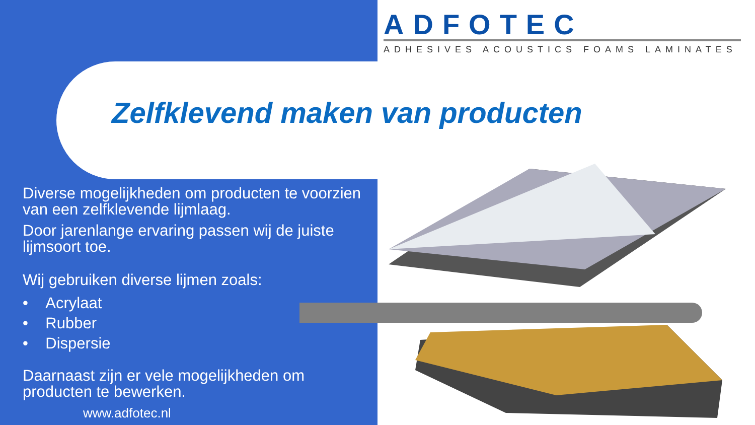ADFOTEC
ADHESIVES ACOUSTICS FOAMS LAMINATES
Zelfklevend maken van producten
Diverse mogelijkheden om producten te voorzien van een zelfklevende lijmlaag.
Door jarenlange ervaring passen wij de juiste lijmsoort toe.
Wij gebruiken diverse lijmen zoals:
• Acrylaat
• Rubber
• Dispersie
Daarnaast zijn er vele mogelijkheden om producten te bewerken.
www.adfotec.nl